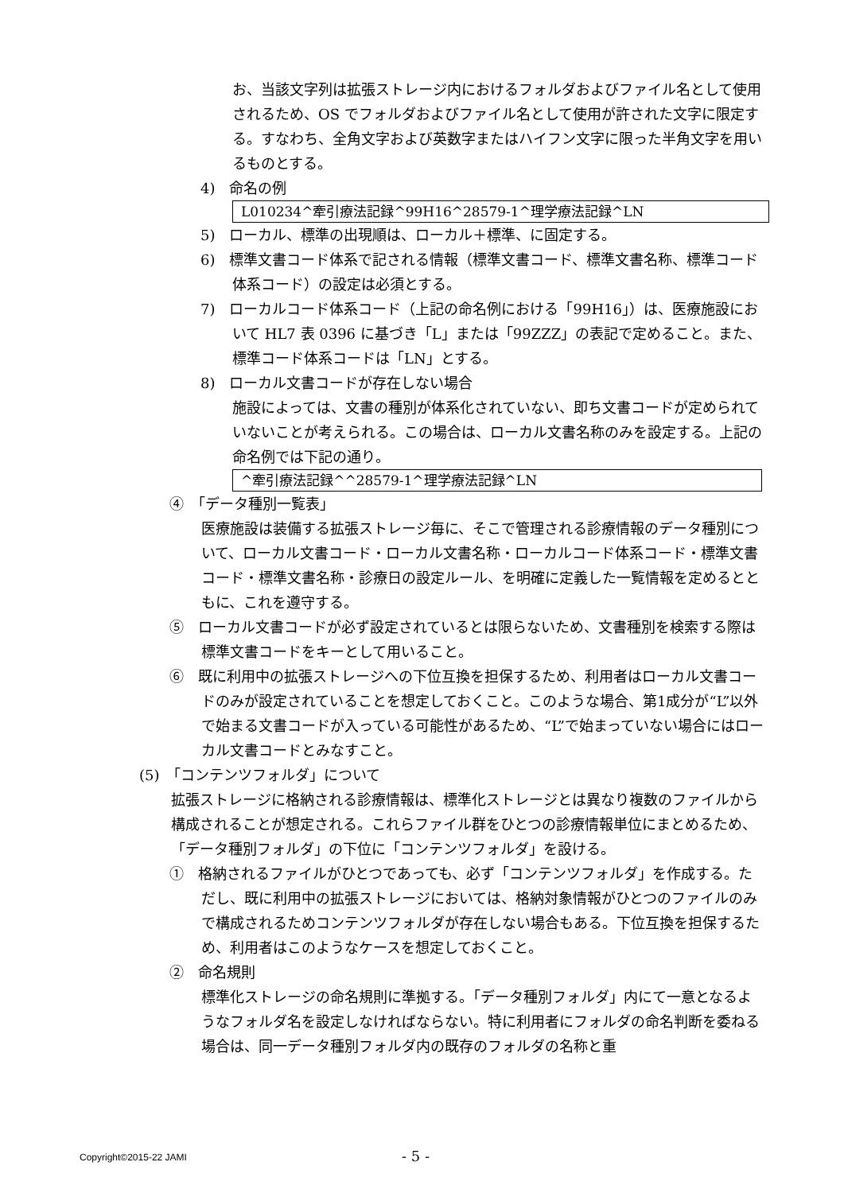お、当該文字列は拡張ストレージ内におけるフォルダおよびファイル名として使用されるため、OS でフォルダおよびファイル名として使用が許された文字に限定する。すなわち、全角文字および英数字またはハイフン文字に限った半角文字を用いるものとする。
4)　命名の例
L010234^牽引療法記録^99H16^28579-1^理学療法記録^LN
5)　ローカル、標準の出現順は、ローカル＋標準、に固定する。
6)　標準文書コード体系で記される情報（標準文書コード、標準文書名称、標準コード体系コード）の設定は必須とする。
7)　ローカルコード体系コード（上記の命名例における「99H16」）は、医療施設において HL7 表 0396 に基づき「L」または「99ZZZ」の表記で定めること。また、標準コード体系コードは「LN」とする。
8)　ローカル文書コードが存在しない場合
施設によっては、文書の種別が体系化されていない、即ち文書コードが定められていないことが考えられる。この場合は、ローカル文書名称のみを設定する。上記の命名例では下記の通り。
^牽引療法記録^^28579-1^理学療法記録^LN
④　「データ種別一覧表」
医療施設は装備する拡張ストレージ毎に、そこで管理される診療情報のデータ種別について、ローカル文書コード・ローカル文書名称・ローカルコード体系コード・標準文書コード・標準文書名称・診療日の設定ルール、を明確に定義した一覧情報を定めるとともに、これを遵守する。
⑤　ローカル文書コードが必ず設定されているとは限らないため、文書種別を検索する際は標準文書コードをキーとして用いること。
⑥　既に利用中の拡張ストレージへの下位互換を担保するため、利用者はローカル文書コードのみが設定されていることを想定しておくこと。このような場合、第1成分が“L”以外で始まる文書コードが入っている可能性があるため、“L”で始まっていない場合にはローカル文書コードとみなすこと。
(5)　「コンテンツフォルダ」について
拡張ストレージに格納される診療情報は、標準化ストレージとは異なり複数のファイルから構成されることが想定される。これらファイル群をひとつの診療情報単位にまとめるため、「データ種別フォルダ」の下位に「コンテンツフォルダ」を設ける。
①　格納されるファイルがひとつであっても、必ず「コンテンツフォルダ」を作成する。ただし、既に利用中の拡張ストレージにおいては、格納対象情報がひとつのファイルのみで構成されるためコンテンツフォルダが存在しない場合もある。下位互換を担保するため、利用者はこのようなケースを想定しておくこと。
②　命名規則
標準化ストレージの命名規則に準拠する。「データ種別フォルダ」内にて一意となるようなフォルダ名を設定しなければならない。特に利用者にフォルダの命名判断を委ねる場合は、同一データ種別フォルダ内の既存のフォルダの名称と重
Copyright©2015-22 JAMI - 5 -